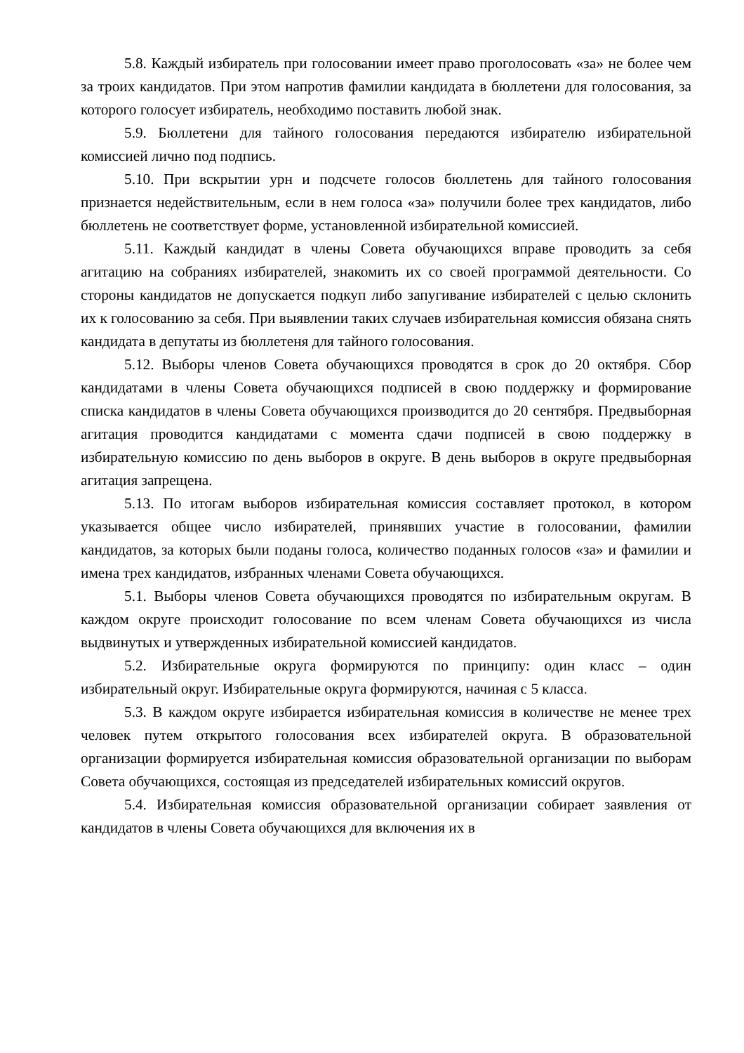5.8. Каждый избиратель при голосовании имеет право проголосовать «за» не более чем за троих кандидатов. При этом напротив фамилии кандидата в бюллетени для голосования, за которого голосует избиратель, необходимо поставить любой знак.
5.9. Бюллетени для тайного голосования передаются избирателю избирательной комиссией лично под подпись.
5.10. При вскрытии урн и подсчете голосов бюллетень для тайного голосования признается недействительным, если в нем голоса «за» получили более трех кандидатов, либо бюллетень не соответствует форме, установленной избирательной комиссией.
5.11. Каждый кандидат в члены Совета обучающихся вправе проводить за себя агитацию на собраниях избирателей, знакомить их со своей программой деятельности. Со стороны кандидатов не допускается подкуп либо запугивание избирателей с целью склонить их к голосованию за себя. При выявлении таких случаев избирательная комиссия обязана снять кандидата в депутаты из бюллетеня для тайного голосования.
5.12. Выборы членов Совета обучающихся проводятся в срок до 20 октября. Сбор кандидатами в члены Совета обучающихся подписей в свою поддержку и формирование списка кандидатов в члены Совета обучающихся производится до 20 сентября. Предвыборная агитация проводится кандидатами с момента сдачи подписей в свою поддержку в избирательную комиссию по день выборов в округе. В день выборов в округе предвыборная агитация запрещена.
5.13. По итогам выборов избирательная комиссия составляет протокол, в котором указывается общее число избирателей, принявших участие в голосовании, фамилии кандидатов, за которых были поданы голоса, количество поданных голосов «за» и фамилии и имена трех кандидатов, избранных членами Совета обучающихся.
5.1. Выборы членов Совета обучающихся проводятся по избирательным округам. В каждом округе происходит голосование по всем членам Совета обучающихся из числа выдвинутых и утвержденных избирательной комиссией кандидатов.
5.2. Избирательные округа формируются по принципу: один класс – один избирательный округ. Избирательные округа формируются, начиная с 5 класса.
5.3. В каждом округе избирается избирательная комиссия в количестве не менее трех человек путем открытого голосования всех избирателей округа. В образовательной организации формируется избирательная комиссия образовательной организации по выборам Совета обучающихся, состоящая из председателей избирательных комиссий округов.
5.4. Избирательная комиссия образовательной организации собирает заявления от кандидатов в члены Совета обучающихся для включения их в